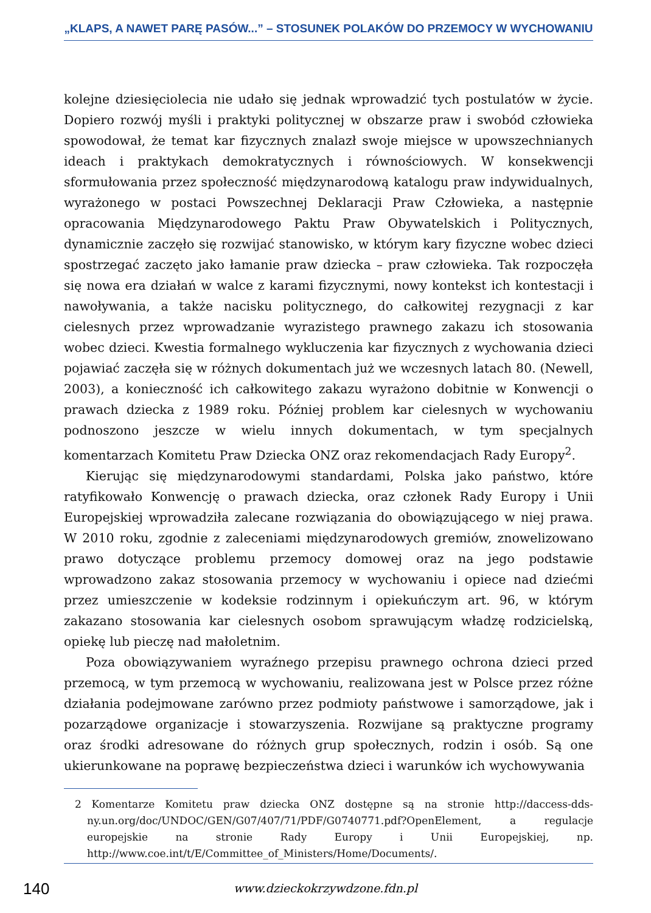„KLAPS, A NAWET PARĘ PASÓW...” – STOSUNEK POLAKÓW DO PRZEMOCY W WYCHOWANIU
kolejne dziesięciolecia nie udało się jednak wprowadzić tych postulatów w życie. Dopiero rozwój myśli i praktyki politycznej w obszarze praw i swobód człowieka spowodował, że temat kar fizycznych znalazł swoje miejsce w upowszechnianych ideach i praktykach demokratycznych i równościowych. W konsekwencji sformułowania przez społeczność międzynarodową katalogu praw indywidualnych, wyrażonego w postaci Powszechnej Deklaracji Praw Człowieka, a następnie opracowania Międzynarodowego Paktu Praw Obywatelskich i Politycznych, dynamicznie zaczęło się rozwijać stanowisko, w którym kary fizyczne wobec dzieci spostrzegać zaczęto jako łamanie praw dziecka – praw człowieka. Tak rozpoczęła się nowa era działań w walce z karami fizycznymi, nowy kontekst ich kontestacji i nawoływania, a także nacisku politycznego, do całkowitej rezygnacji z kar cielesnych przez wprowadzanie wyrazistego prawnego zakazu ich stosowania wobec dzieci. Kwestia formalnego wykluczenia kar fizycznych z wychowania dzieci pojawiać zaczęła się w różnych dokumentach już we wczesnych latach 80. (Newell, 2003), a konieczność ich całkowitego zakazu wyrażono dobitnie w Konwencji o prawach dziecka z 1989 roku. Później problem kar cielesnych w wychowaniu podnoszono jeszcze w wielu innych dokumentach, w tym specjalnych komentarzach Komitetu Praw Dziecka ONZ oraz rekomendacjach Rady Europy<sup>2</sup>.
Kierując się międzynarodowymi standardami, Polska jako państwo, które ratyfikowało Konwencję o prawach dziecka, oraz członek Rady Europy i Unii Europejskiej wprowadziła zalecane rozwiązania do obowiązującego w niej prawa. W 2010 roku, zgodnie z zaleceniami międzynarodowych gremiów, znowelizowano prawo dotyczące problemu przemocy domowej oraz na jego podstawie wprowadzono zakaz stosowania przemocy w wychowaniu i opiece nad dziećmi przez umieszczenie w kodeksie rodzinnym i opiekuńczym art. 96, w którym zakazano stosowania kar cielesnych osobom sprawującym władzę rodzicielską, opiekę lub pieczę nad małoletnim.
Poza obowiązywaniem wyraźnego przepisu prawnego ochrona dzieci przed przemocą, w tym przemocą w wychowaniu, realizowana jest w Polsce przez różne działania podejmowane zarówno przez podmioty państwowe i samorządowe, jak i pozarządowe organizacje i stowarzyszenia. Rozwijane są praktyczne programy oraz środki adresowane do różnych grup społecznych, rodzin i osób. Są one ukierunkowane na poprawę bezpieczeństwa dzieci i warunków ich wychowywania
2 Komentarze Komitetu praw dziecka ONZ dostępne są na stronie http://daccess-dds-ny.un.org/doc/UNDOC/GEN/G07/407/71/PDF/G0740771.pdf?OpenElement, a regulacje europejskie na stronie Rady Europy i Unii Europejskiej, np. http://www.coe.int/t/E/Committee_of_Ministers/Home/Documents/.
140
www.dzieckokrzywdzone.fdn.pl